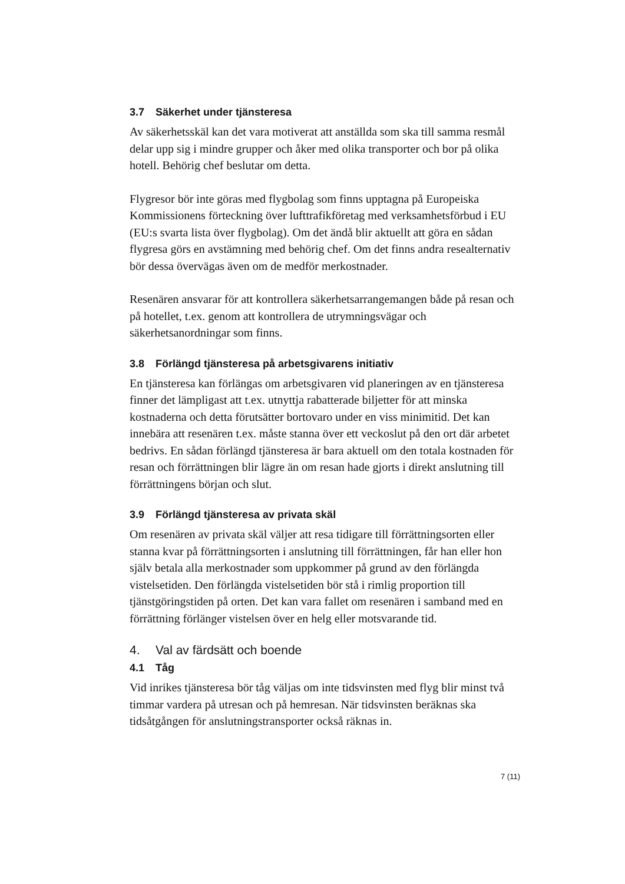3.7 Säkerhet under tjänsteresa
Av säkerhetsskäl kan det vara motiverat att anställda som ska till samma resmål delar upp sig i mindre grupper och åker med olika transporter och bor på olika hotell. Behörig chef beslutar om detta.
Flygresor bör inte göras med flygbolag som finns upptagna på Europeiska Kommissionens förteckning över lufttrafikföretag med verksamhetsförbud i EU (EU:s svarta lista över flygbolag). Om det ändå blir aktuellt att göra en sådan flygresa görs en avstämning med behörig chef. Om det finns andra resealternativ bör dessa övervägas även om de medför merkostnader.
Resenären ansvarar för att kontrollera säkerhetsarrangemangen både på resan och på hotellet, t.ex. genom att kontrollera de utrymningsvägar och säkerhetsanordningar som finns.
3.8 Förlängd tjänsteresa på arbetsgivarens initiativ
En tjänsteresa kan förlängas om arbetsgivaren vid planeringen av en tjänsteresa finner det lämpligast att t.ex. utnyttja rabatterade biljetter för att minska kostnaderna och detta förutsätter bortovaro under en viss minimitid. Det kan innebära att resenären t.ex. måste stanna över ett veckoslut på den ort där arbetet bedrivs. En sådan förlängd tjänsteresa är bara aktuell om den totala kostnaden för resan och förrättningen blir lägre än om resan hade gjorts i direkt anslutning till förrättningens början och slut.
3.9 Förlängd tjänsteresa av privata skäl
Om resenären av privata skäl väljer att resa tidigare till förrättningsorten eller stanna kvar på förrättningsorten i anslutning till förrättningen, får han eller hon själv betala alla merkostnader som uppkommer på grund av den förlängda vistelsetiden. Den förlängda vistelsetiden bör stå i rimlig proportion till tjänstgöringstiden på orten. Det kan vara fallet om resenären i samband med en förrättning förlänger vistelsen över en helg eller motsvarande tid.
4. Val av färdsätt och boende
4.1 Tåg
Vid inrikes tjänsteresa bör tåg väljas om inte tidsvinsten med flyg blir minst två timmar vardera på utresan och på hemresan. När tidsvinsten beräknas ska tidsåtgången för anslutningstransporter också räknas in.
7 (11)